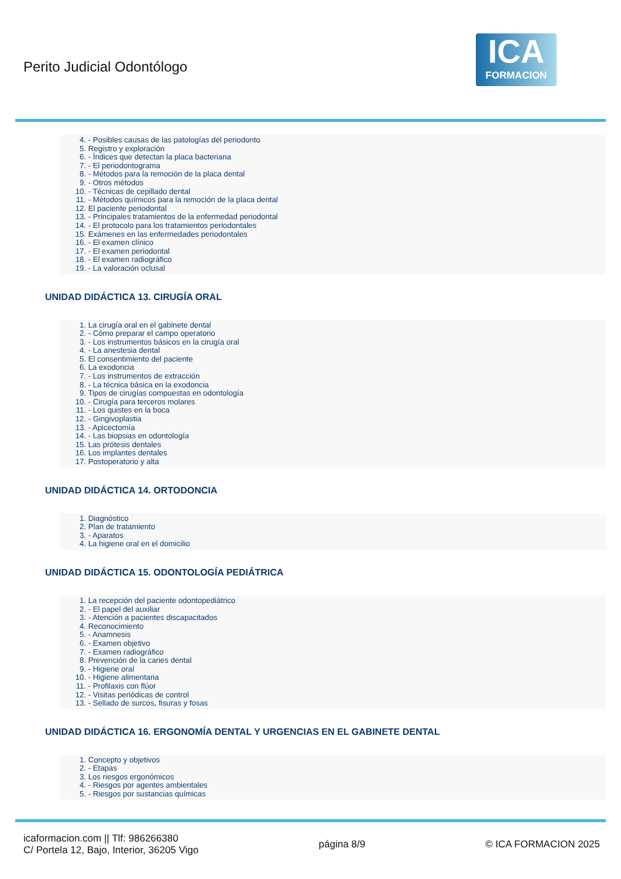Perito Judicial Odontólogo
ICA
FORMACION
4. - Posibles causas de las patologías del periodonto
5. Registro y exploración
6. - Índices que detectan la placa bacteriana
7. - El periodontograma
8. - Métodos para la remoción de la placa dental
9. - Otros métodos
10. - Técnicas de cepillado dental
11. - Métodos químicos para la remoción de la placa dental
12. El paciente periodontal
13. - Principales tratamientos de la enfermedad periodontal
14. - El protocolo para los tratamientos periodontales
15. Exámenes en las enfermedades periodontales
16. - El examen clínico
17. - El examen periodontal
18. - El examen radiográfico
19. - La valoración oclusal
UNIDAD DIDÁCTICA 13. CIRUGÍA ORAL
1. La cirugía oral en el gabinete dental
2. - Cómo preparar el campo operatorio
3. - Los instrumentos básicos en la cirugía oral
4. - La anestesia dental
5. El consentimiento del paciente
6. La exodoncia
7. - Los instrumentos de extracción
8. - La técnica básica en la exodoncia
9. Tipos de cirugías compuestas en odontología
10. - Cirugía para terceros molares
11. - Los quistes en la boca
12. - Gingivoplastia
13. - Apicectomía
14. - Las biopsias en odontología
15. Las prótesis dentales
16. Los implantes dentales
17. Postoperatorio y alta
UNIDAD DIDÁCTICA 14. ORTODONCIA
1. Diagnóstico
2. Plan de tratamiento
3. - Aparatos
4. La higiene oral en el domicilio
UNIDAD DIDÁCTICA 15. ODONTOLOGÍA PEDIÁTRICA
1. La recepción del paciente odontopediátrico
2. - El papel del auxiliar
3. - Atención a pacientes discapacitados
4. Reconocimiento
5. - Anamnesis
6. - Examen objetivo
7. - Examen radiográfico
8. Prevención de la caries dental
9. - Higiene oral
10. - Higiene alimentaria
11. - Profilaxis con flúor
12. - Visitas periódicas de control
13. - Sellado de surcos, fisuras y fosas
UNIDAD DIDÁCTICA 16. ERGONOMÍA DENTAL Y URGENCIAS EN EL GABINETE DENTAL
1. Concepto y objetivos
2. - Etapas
3. Los riesgos ergonómicos
4. - Riesgos por agentes ambientales
5. - Riesgos por sustancias químicas
icaformacion.com || Tlf: 986266380
C/ Portela 12, Bajo, Interior, 36205 Vigo
página 8/9 © ICA FORMACION 2025